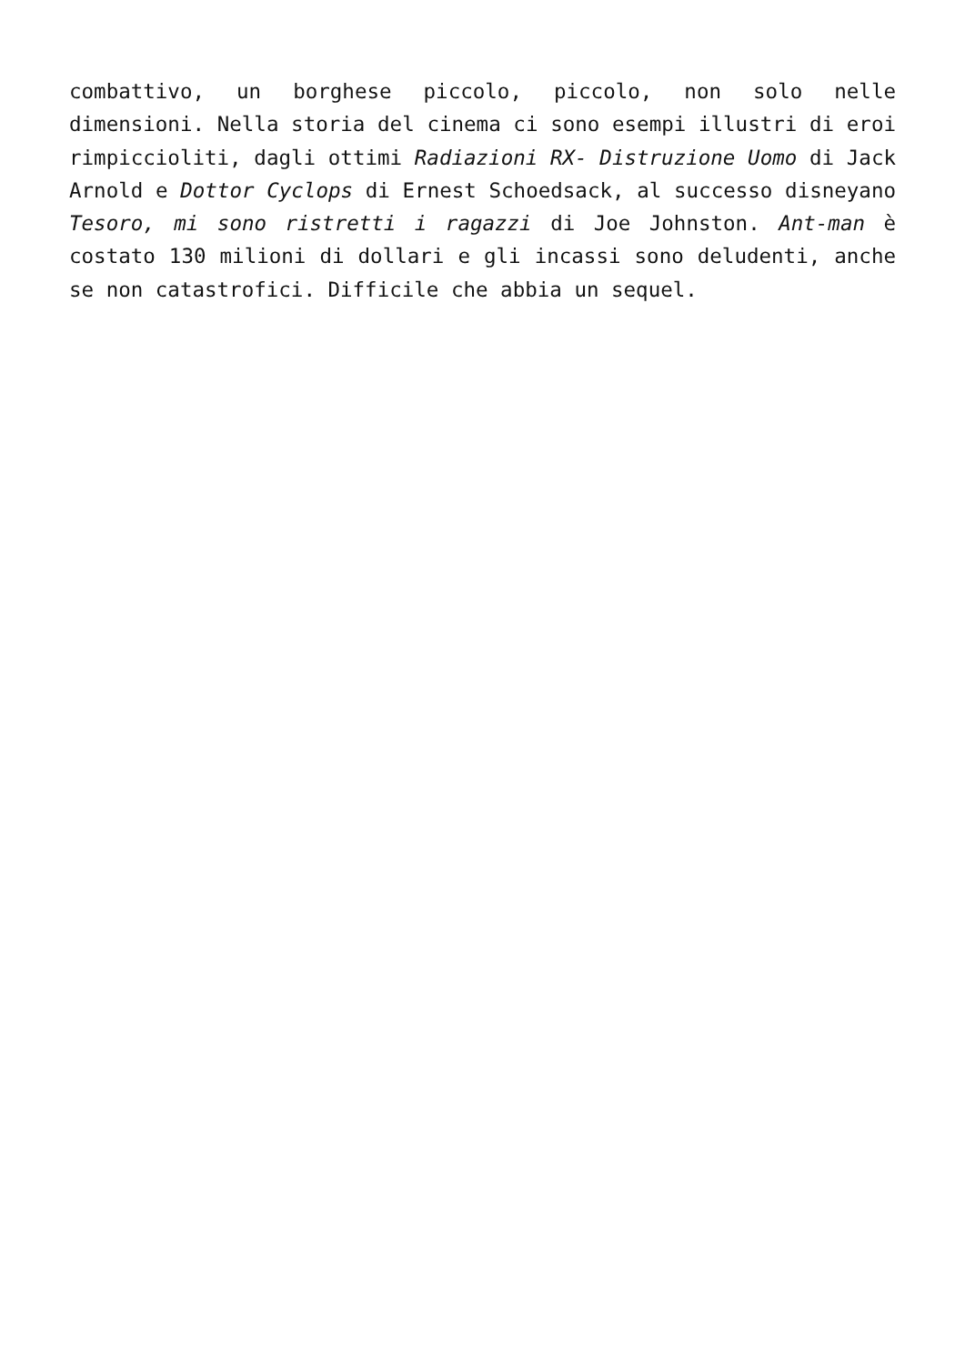combattivo, un borghese piccolo, piccolo, non solo nelle dimensioni. Nella storia del cinema ci sono esempi illustri di eroi rimpiccioliti, dagli ottimi Radiazioni RX- Distruzione Uomo di Jack Arnold e Dottor Cyclops di Ernest Schoedsack, al successo disneyano Tesoro, mi sono ristretti i ragazzi di Joe Johnston. Ant-man è costato 130 milioni di dollari e gli incassi sono deludenti, anche se non catastrofici. Difficile che abbia un sequel.